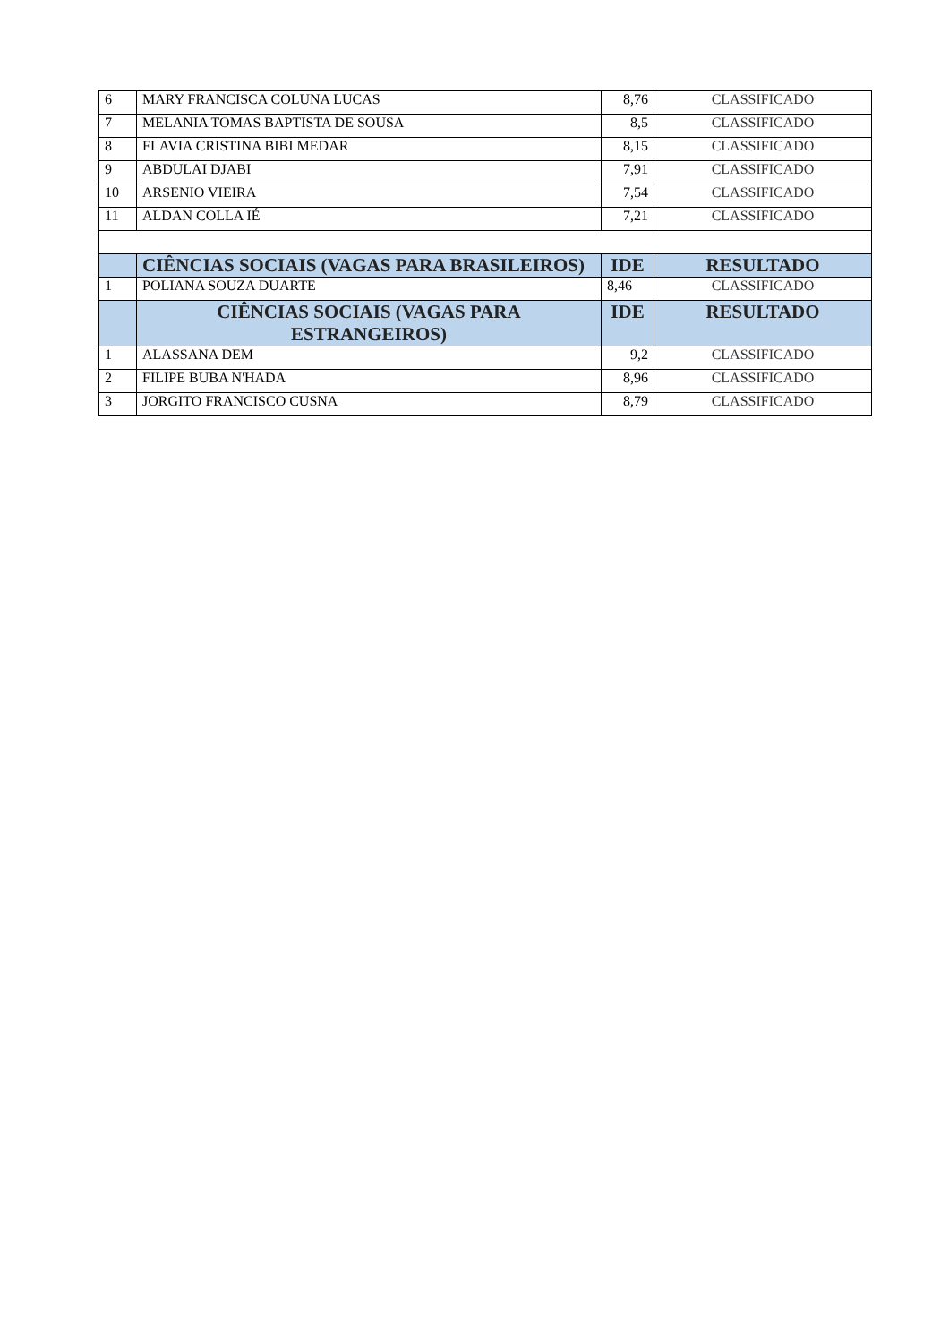| 6 | MARY FRANCISCA COLUNA LUCAS | 8,76 | CLASSIFICADO |
| 7 | MELANIA TOMAS BAPTISTA DE SOUSA | 8,5 | CLASSIFICADO |
| 8 | FLAVIA CRISTINA BIBI MEDAR | 8,15 | CLASSIFICADO |
| 9 | ABDULAI DJABI | 7,91 | CLASSIFICADO |
| 10 | ARSENIO VIEIRA | 7,54 | CLASSIFICADO |
| 11 | ALDAN COLLA IÉ | 7,21 | CLASSIFICADO |
| | CIÊNCIAS SOCIAIS (VAGAS PARA BRASILEIROS) | IDE | RESULTADO |
| 1 | POLIANA SOUZA DUARTE | 8,46 | CLASSIFICADO |
| | CIÊNCIAS SOCIAIS (VAGAS PARA ESTRANGEIROS) | IDE | RESULTADO |
| 1 | ALASSANA DEM | 9,2 | CLASSIFICADO |
| 2 | FILIPE BUBA N'HADA | 8,96 | CLASSIFICADO |
| 3 | JORGITO FRANCISCO CUSNA | 8,79 | CLASSIFICADO |